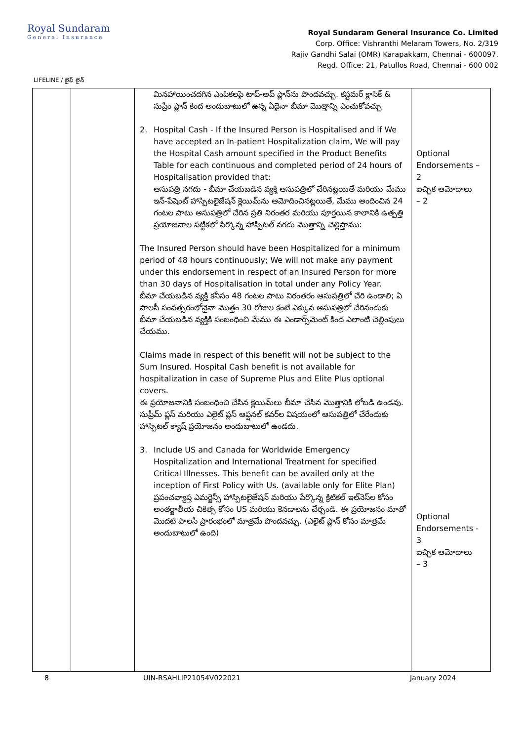Royal Sundaram
General Insurance
Royal Sundaram General Insurance Co. Limited
Corp. Office: Vishranthi Melaram Towers, No. 2/319
Rajiv Gandhi Salai (OMR) Karapakkam, Chennai - 600097.
Regd. Office: 21, Patullos Road, Chennai - 600 002
LIFELINE / లైఫ్ లైన్
| | | మినహాయించదగిన ఎంపికలపై టాప్-అప్ ప్లాన్‌ను పొందవచ్చు. కస్టమర్ క్లాసిక్ & సుప్రీం ప్లాన్ కింద అందుబాటులో ఉన్న ఏదైనా బీమా మొత్తాన్ని ఎంచుకోవచ్చు 2. Hospital Cash - If the Insured Person is Hospitalised and if We have accepted an In-patient Hospitalization claim, We will pay the Hospital Cash amount specified in the Product Benefits Table for each continuous and completed period of 24 hours of Hospitalisation provided that: ఆసుపత్రి నగదు - బీమా చేయబడిన వ్యక్తి ఆసుపత్రిలో చేరినట్లయితే మరియు మేము ఇన్-పేషెంట్ హాస్పిటలైజేషన్ క్లెయిమ్‌ను ఆమోదించినట్లయితే, మేము అందించిన 24 గంటల పాటు ఆసుపత్రిలో చేరిన ప్రతి నిరంతర మరియు పూర్తయిన కాలానికి ఉత్పత్తి ప్రయోజనాల పట్టికలో పేర్కొన్న హాస్పిటల్ నగదు మొత్తాన్ని చెల్లిస్తాము: The Insured Person should have been Hospitalized for a minimum period of 48 hours continuously; We will not make any payment under this endorsement in respect of an Insured Person for more than 30 days of Hospitalisation in total under any Policy Year. బీమా చేయబడిన వ్యక్తి కనీసం 48 గంటల పాటు నిరంతరం ఆసుపత్రిలో చేరి ఉండాలి; ఏ పాలసీ సంవత్సరంలోనైనా మొత్తం 30 రోజుల కంటే ఎక్కువ ఆసుపత్రిలో చేరినందుకు బీమా చేయబడిన వ్యక్తికి సంబంధించి మేము ఈ ఎండార్స్‌మెంట్ కింద ఎలాంటి చెల్లింపులు చేయము. Claims made in respect of this benefit will not be subject to the Sum Insured. Hospital Cash benefit is not available for hospitalization in case of Supreme Plus and Elite Plus optional covers. ఈ ప్రయోజనానికి సంబంధించి చేసిన క్లెయిమ్‌లు బీమా చేసిన మొత్తానికి లోబడి ఉండవు. సుప్రీమ్ ప్లస్ మరియు ఎలైట్ ప్లస్ ఆప్షనల్ కవర్‌ల విషయంలో ఆసుపత్రిలో చేరేందుకు హాస్పిటల్ క్యాష్ ప్రయోజనం అందుబాటులో ఉండదు. 3. Include US and Canada for Worldwide Emergency Hospitalization and International Treatment for specified Critical Illnesses. This benefit can be availed only at the inception of First Policy with Us. (available only for Elite Plan) ప్రపంచవ్యాప్త ఎమర్జెన్సీ హాస్పిటలైజేషన్ మరియు పేర్కొన్న క్రిటికల్ ఇల్‌నెస్‌ల కోసం అంతర్జాతీయ చికిత్స కోసం US మరియు కెనడాలను చేర్చండి. ఈ ప్రయోజనం మాతో మొదటి పాలసీ ప్రారంభంలో మాత్రమే పొందవచ్చు. (ఎలైట్ ప్లాన్ కోసం మాత్రమే అందుబాటులో ఉంది) | Optional Endorsements – 2 ఐచ్ఛిక ఆమోదాలు – 2 Optional Endorsements - 3 ఐచ్ఛిక ఆమోదాలు – 3 |
8 UIN-RSAHLIP21054V022021 January 2024